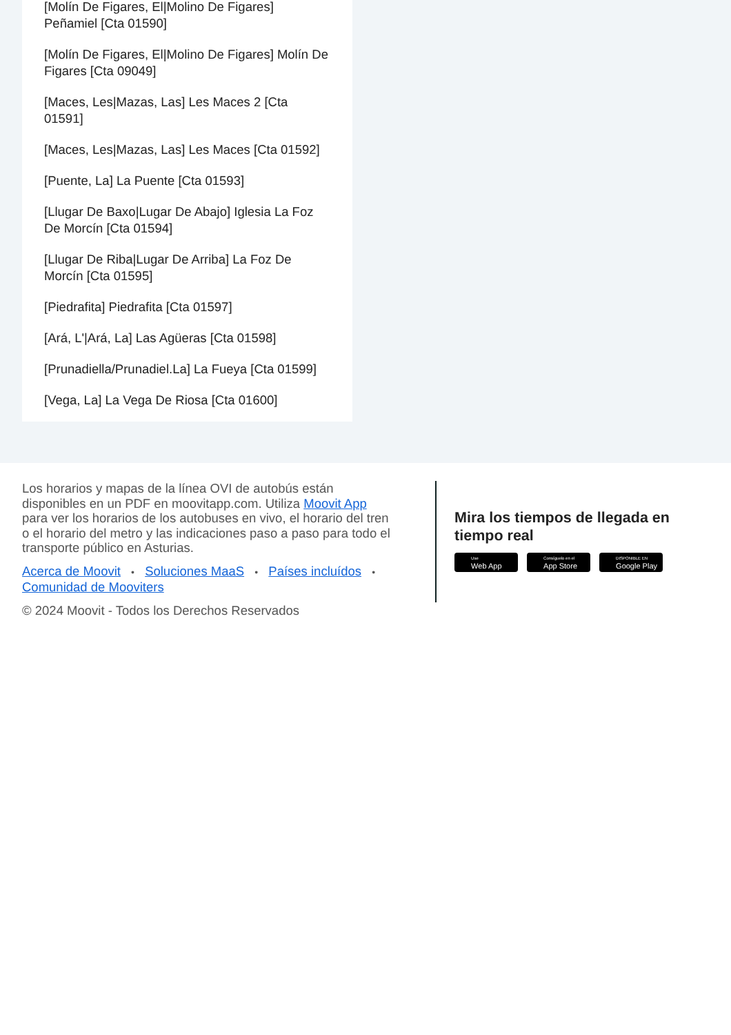[Molín De Figares, El|Molino De Figares] Peñamiel [Cta 01590]
[Molín De Figares, El|Molino De Figares] Molín De Figares [Cta 09049]
[Maces, Les|Mazas, Las] Les Maces 2 [Cta 01591]
[Maces, Les|Mazas, Las] Les Maces [Cta 01592]
[Puente, La] La Puente [Cta 01593]
[Llugar De Baxo|Lugar De Abajo] Iglesia La Foz De Morcín [Cta 01594]
[Llugar De Riba|Lugar De Arriba] La Foz De Morcín [Cta 01595]
[Piedrafita] Piedrafita [Cta 01597]
[Ará, L'|Ará, La] Las Agüeras [Cta 01598]
[Prunadiella/Prunadiel.La] La Fueya [Cta 01599]
[Vega, La] La Vega De Riosa [Cta 01600]
Los horarios y mapas de la línea OVI de autobús están disponibles en un PDF en moovitapp.com. Utiliza Moovit App para ver los horarios de los autobuses en vivo, el horario del tren o el horario del metro y las indicaciones paso a paso para todo el transporte público en Asturias.
Acerca de Moovit • Soluciones MaaS • Países incluídos • Comunidad de Mooviters
© 2024 Moovit - Todos los Derechos Reservados
Mira los tiempos de llegada en tiempo real
Use
Web App
Consíguelo en el
App Store
DISPONIBLE EN
Google Play